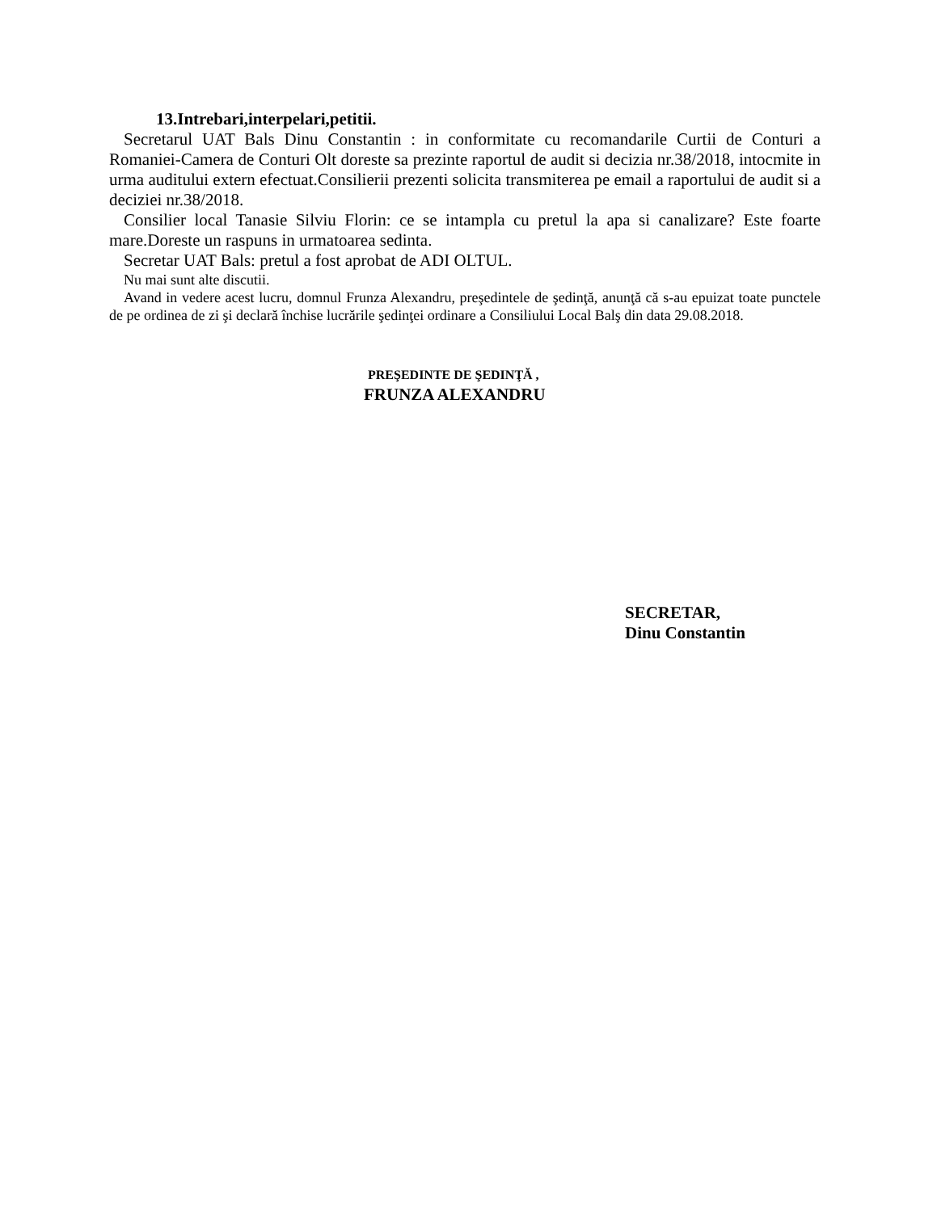13.Intrebari,interpelari,petitii.
Secretarul UAT Bals Dinu Constantin : in conformitate cu recomandarile Curtii de Conturi a Romaniei-Camera de Conturi Olt doreste sa prezinte raportul de audit si decizia nr.38/2018, intocmite in urma auditului extern efectuat.Consilierii prezenti solicita transmiterea pe email a raportului de audit si a deciziei nr.38/2018.
Consilier local Tanasie Silviu Florin: ce se intampla cu pretul la apa si canalizare? Este foarte mare.Doreste un raspuns in urmatoarea sedinta.
Secretar UAT Bals: pretul a fost aprobat de ADI OLTUL.
Nu mai sunt alte discutii.
Avand in vedere acest lucru, domnul Frunza Alexandru, preşedintele de şedinţă, anunţă că s-au epuizat toate punctele de pe ordinea de zi şi declară închise lucrările şedinţei ordinare a Consiliului Local Balş din data 29.08.2018.
PREŞEDINTE DE ŞEDINŢĂ ,
FRUNZA ALEXANDRU
SECRETAR,
Dinu Constantin